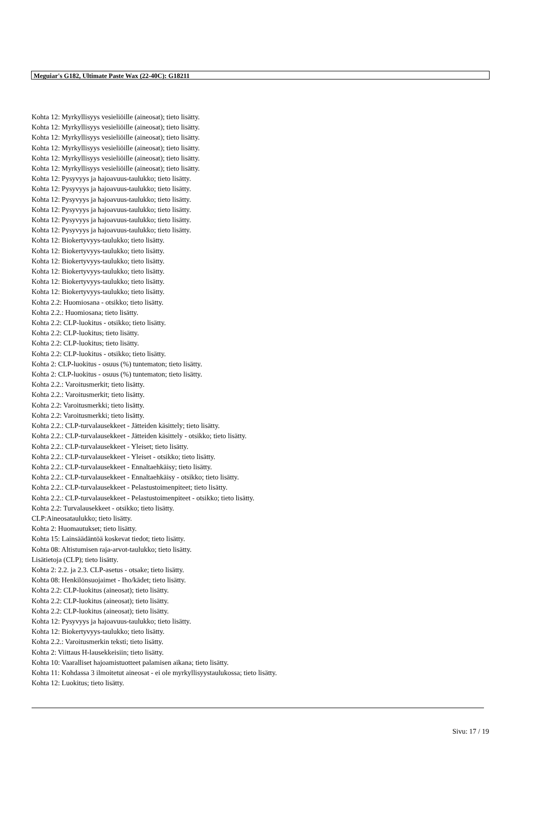Meguiar's G182, Ultimate Paste Wax (22-40C): G18211
Kohta 12: Myrkyllisyys vesieliöille (aineosat); tieto lisätty.
Kohta 12: Myrkyllisyys vesieliöille (aineosat); tieto lisätty.
Kohta 12: Myrkyllisyys vesieliöille (aineosat); tieto lisätty.
Kohta 12: Myrkyllisyys vesieliöille (aineosat); tieto lisätty.
Kohta 12: Myrkyllisyys vesieliöille (aineosat); tieto lisätty.
Kohta 12: Myrkyllisyys vesieliöille (aineosat); tieto lisätty.
Kohta 12: Pysyvyys ja hajoavuus-taulukko; tieto lisätty.
Kohta 12: Pysyvyys ja hajoavuus-taulukko; tieto lisätty.
Kohta 12: Pysyvyys ja hajoavuus-taulukko; tieto lisätty.
Kohta 12: Pysyvyys ja hajoavuus-taulukko; tieto lisätty.
Kohta 12: Pysyvyys ja hajoavuus-taulukko; tieto lisätty.
Kohta 12: Pysyvyys ja hajoavuus-taulukko; tieto lisätty.
Kohta 12: Biokertyvyys-taulukko; tieto lisätty.
Kohta 12: Biokertyvyys-taulukko; tieto lisätty.
Kohta 12: Biokertyvyys-taulukko; tieto lisätty.
Kohta 12: Biokertyvyys-taulukko; tieto lisätty.
Kohta 12: Biokertyvyys-taulukko; tieto lisätty.
Kohta 12: Biokertyvyys-taulukko; tieto lisätty.
Kohta 2.2: Huomiosana - otsikko; tieto lisätty.
Kohta 2.2.: Huomiosana; tieto lisätty.
Kohta 2.2: CLP-luokitus - otsikko; tieto lisätty.
Kohta 2.2: CLP-luokitus; tieto lisätty.
Kohta 2.2: CLP-luokitus; tieto lisätty.
Kohta 2.2: CLP-luokitus - otsikko; tieto lisätty.
Kohta 2: CLP-luokitus - osuus (%) tuntematon; tieto lisätty.
Kohta 2: CLP-luokitus - osuus (%) tuntematon; tieto lisätty.
Kohta 2.2.: Varoitusmerkit; tieto lisätty.
Kohta 2.2.: Varoitusmerkit; tieto lisätty.
Kohta 2.2: Varoitusmerkki; tieto lisätty.
Kohta 2.2: Varoitusmerkki; tieto lisätty.
Kohta 2.2.: CLP-turvalausekkeet - Jätteiden käsittely; tieto lisätty.
Kohta 2.2.: CLP-turvalausekkeet - Jätteiden käsittely - otsikko; tieto lisätty.
Kohta 2.2.: CLP-turvalausekkeet - Yleiset; tieto lisätty.
Kohta 2.2.: CLP-turvalausekkeet - Yleiset - otsikko; tieto lisätty.
Kohta 2.2.: CLP-turvalausekkeet - Ennaltaehkäisy; tieto lisätty.
Kohta 2.2.: CLP-turvalausekkeet - Ennaltaehkäisy - otsikko; tieto lisätty.
Kohta 2.2.: CLP-turvalausekkeet - Pelastustoimenpiteet; tieto lisätty.
Kohta 2.2.: CLP-turvalausekkeet - Pelastustoimenpiteet - otsikko; tieto lisätty.
Kohta 2.2: Turvalausekkeet - otsikko; tieto lisätty.
CLP:Aineosataulukko; tieto lisätty.
Kohta 2: Huomautukset; tieto lisätty.
Kohta 15: Lainsäädäntöä koskevat tiedot; tieto lisätty.
Kohta 08: Altistumisen raja-arvot-taulukko; tieto lisätty.
Lisätietoja (CLP); tieto lisätty.
Kohta 2: 2.2. ja 2.3. CLP-asetus - otsake; tieto lisätty.
Kohta 08: Henkilönsuojaimet - Iho/kädet; tieto lisätty.
Kohta 2.2: CLP-luokitus (aineosat); tieto lisätty.
Kohta 2.2: CLP-luokitus (aineosat); tieto lisätty.
Kohta 2.2: CLP-luokitus (aineosat); tieto lisätty.
Kohta 12: Pysyvyys ja hajoavuus-taulukko; tieto lisätty.
Kohta 12: Biokertyvyys-taulukko; tieto lisätty.
Kohta 2.2.: Varoitusmerkin teksti; tieto lisätty.
Kohta 2: Viittaus H-lausekkeisiin; tieto lisätty.
Kohta 10: Vaaralliset hajoamistuotteet palamisen aikana; tieto lisätty.
Kohta 11: Kohdassa 3 ilmoitetut aineosat - ei ole myrkyllisyystaulukossa; tieto lisätty.
Kohta 12: Luokitus; tieto lisätty.
Sivu: 17 / 19